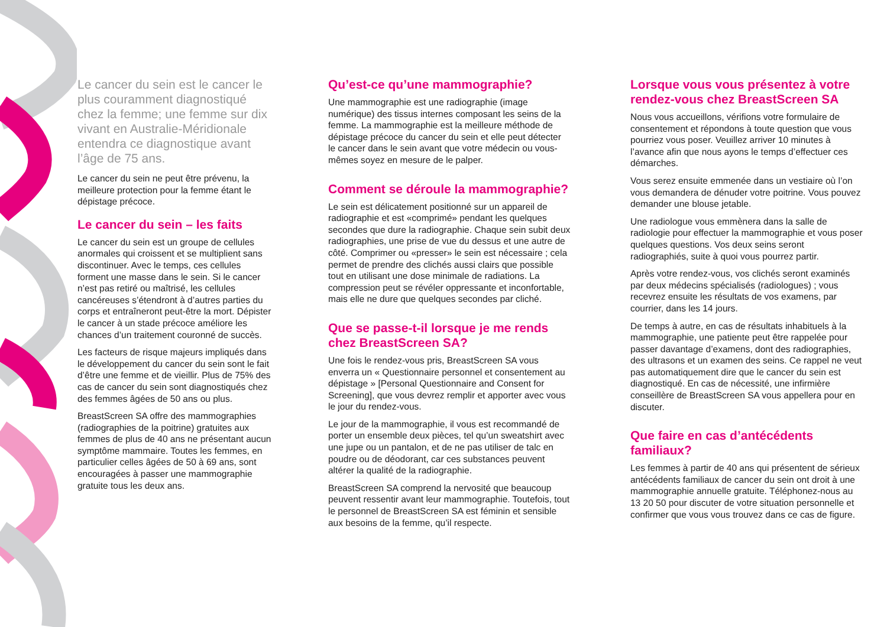Le cancer du sein est le cancer le plus couramment diagnostiqué chez la femme; une femme sur dix vivant en Australie-Méridionale entendra ce diagnostique avant l’âge de 75 ans.
Le cancer du sein ne peut être prévenu, la meilleure protection pour la femme étant le dépistage précoce.
Le cancer du sein – les faits
Le cancer du sein est un groupe de cellules anormales qui croissent et se multiplient sans discontinuer. Avec le temps, ces cellules forment une masse dans le sein. Si le cancer n’est pas retiré ou maîtrisé, les cellules cancéreuses s’étendront à d’autres parties du corps et entraîneront peut-être la mort. Dépister le cancer à un stade précoce améliore les chances d’un traitement couronné de succès.
Les facteurs de risque majeurs impliqués dans le développement du cancer du sein sont le fait d’être une femme et de vieillir. Plus de 75% des cas de cancer du sein sont diagnostiqués chez des femmes âgées de 50 ans ou plus.
BreastScreen SA offre des mammographies (radiographies de la poitrine) gratuites aux femmes de plus de 40 ans ne présentant aucun symptôme mammaire. Toutes les femmes, en particulier celles âgées de 50 à 69 ans, sont encouragées à passer une mammographie gratuite tous les deux ans.
Qu’est-ce qu’une mammographie?
Une mammographie est une radiographie (image numérique) des tissus internes composant les seins de la femme. La mammographie est la meilleure méthode de dépistage précoce du cancer du sein et elle peut détecter le cancer dans le sein avant que votre médecin ou vous-mêmes soyez en mesure de le palper.
Comment se déroule la mammographie?
Le sein est délicatement positionné sur un appareil de radiographie et est «comprimé» pendant les quelques secondes que dure la radiographie. Chaque sein subit deux radiographies, une prise de vue du dessus et une autre de côté. Comprimer ou «presser» le sein est nécessaire ; cela permet de prendre des clichés aussi clairs que possible tout en utilisant une dose minimale de radiations. La compression peut se révéler oppressante et inconfortable, mais elle ne dure que quelques secondes par cliché.
Que se passe-t-il lorsque je me rends chez BreastScreen SA?
Une fois le rendez-vous pris, BreastScreen SA vous enverra un « Questionnaire personnel et consentement au dépistage » [Personal Questionnaire and Consent for Screening], que vous devrez remplir et apporter avec vous le jour du rendez-vous.
Le jour de la mammographie, il vous est recommandé de porter un ensemble deux pièces, tel qu’un sweatshirt avec une jupe ou un pantalon, et de ne pas utiliser de talc en poudre ou de déodorant, car ces substances peuvent altérer la qualité de la radiographie.
BreastScreen SA comprend la nervosité que beaucoup peuvent ressentir avant leur mammographie. Toutefois, tout le personnel de BreastScreen SA est féminin et sensible aux besoins de la femme, qu’il respecte.
Lorsque vous vous présentez à votre rendez-vous chez BreastScreen SA
Nous vous accueillons, vérifions votre formulaire de consentement et répondons à toute question que vous pourriez vous poser. Veuillez arriver 10 minutes à l’avance afin que nous ayons le temps d’effectuer ces démarches.
Vous serez ensuite emmenée dans un vestiaire où l’on vous demandera de dénuder votre poitrine. Vous pouvez demander une blouse jetable.
Une radiologue vous emmènera dans la salle de radiologie pour effectuer la mammographie et vous poser quelques questions. Vos deux seins seront radiographiés, suite à quoi vous pourrez partir.
Après votre rendez-vous, vos clichés seront examinés par deux médecins spécialisés (radiologues) ; vous recevrez ensuite les résultats de vos examens, par courrier, dans les 14 jours.
De temps à autre, en cas de résultats inhabituels à la mammographie, une patiente peut être rappelée pour passer davantage d’examens, dont des radiographies, des ultrasons et un examen des seins. Ce rappel ne veut pas automatiquement dire que le cancer du sein est diagnostiqué. En cas de nécessité, une infirmière conseillère de BreastScreen SA vous appellera pour en discuter.
Que faire en cas d’antécédents familiaux?
Les femmes à partir de 40 ans qui présentent de sérieux antécédents familiaux de cancer du sein ont droit à une mammographie annuelle gratuite. Téléphonez-nous au 13 20 50 pour discuter de votre situation personnelle et confirmer que vous vous trouvez dans ce cas de figure.